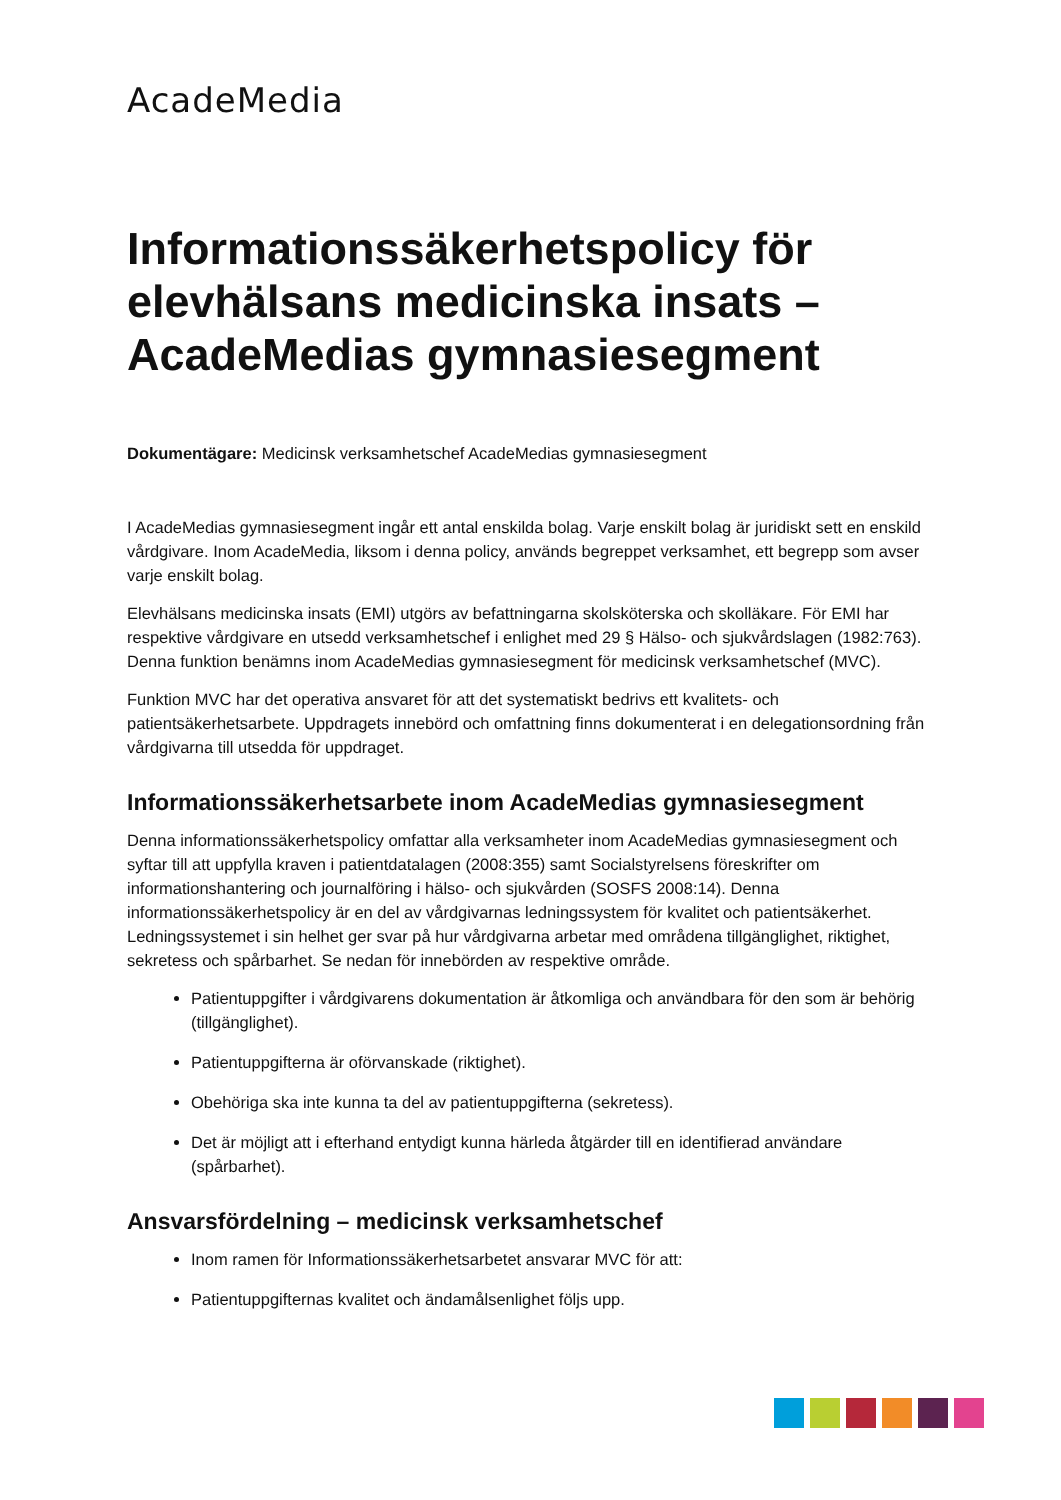AcadeMedia
Informationssäkerhetspolicy för elevhälsans medicinska insats – AcadeMedias gymnasiesegment
Dokumentägare: Medicinsk verksamhetschef AcadeMedias gymnasiesegment
I AcadeMedias gymnasiesegment ingår ett antal enskilda bolag. Varje enskilt bolag är juridiskt sett en enskild vårdgivare. Inom AcadeMedia, liksom i denna policy, används begreppet verksamhet, ett begrepp som avser varje enskilt bolag.
Elevhälsans medicinska insats (EMI) utgörs av befattningarna skolsköterska och skolläkare. För EMI har respektive vårdgivare en utsedd verksamhetschef i enlighet med 29 § Hälso- och sjukvårdslagen (1982:763). Denna funktion benämns inom AcadeMedias gymnasiesegment för medicinsk verksamhetschef (MVC).
Funktion MVC har det operativa ansvaret för att det systematiskt bedrivs ett kvalitets- och patientsäkerhetsarbete. Uppdragets innebörd och omfattning finns dokumenterat i en delegationsordning från vårdgivarna till utsedda för uppdraget.
Informationssäkerhetsarbete inom AcadeMedias gymnasiesegment
Denna informationssäkerhetspolicy omfattar alla verksamheter inom AcadeMedias gymnasiesegment och syftar till att uppfylla kraven i patientdatalagen (2008:355) samt Socialstyrelsens föreskrifter om informationshantering och journalföring i hälso- och sjukvården (SOSFS 2008:14). Denna informationssäkerhetspolicy är en del av vårdgivarnas ledningssystem för kvalitet och patientsäkerhet. Ledningssystemet i sin helhet ger svar på hur vårdgivarna arbetar med områdena tillgänglighet, riktighet, sekretess och spårbarhet. Se nedan för innebörden av respektive område.
Patientuppgifter i vårdgivarens dokumentation är åtkomliga och användbara för den som är behörig (tillgänglighet).
Patientuppgifterna är oförvanskade (riktighet).
Obehöriga ska inte kunna ta del av patientuppgifterna (sekretess).
Det är möjligt att i efterhand entydigt kunna härleda åtgärder till en identifierad användare (spårbarhet).
Ansvarsfördelning – medicinsk verksamhetschef
Inom ramen för Informationssäkerhetsarbetet ansvarar MVC för att:
Patientuppgifternas kvalitet och ändamålsenlighet följs upp.